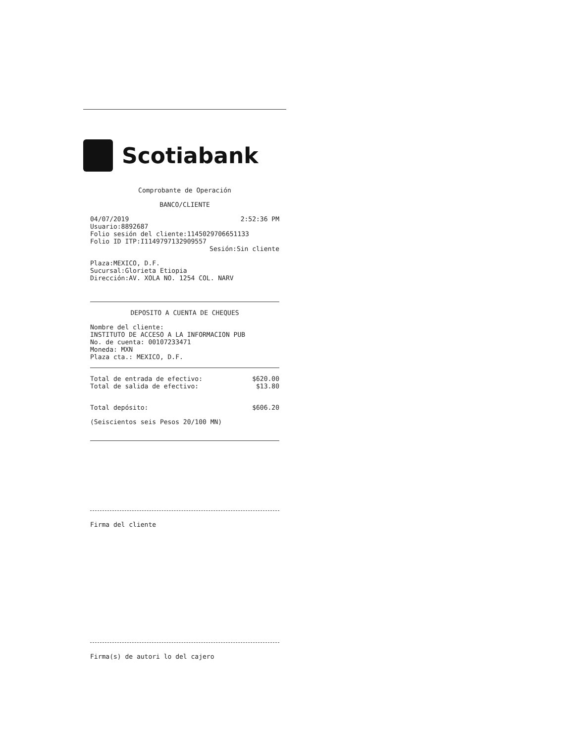Scotiabank
Comprobante de Operación
BANCO/CLIENTE
04/07/2019 2:52:36 PM
Usuario:8892687
Folio sesión del cliente:1145029706651133
Folio ID ITP:I1149797132909557
Sesión:Sin cliente
Plaza:MEXICO, D.F.
Sucursal:Glorieta Etiopia
Dirección:AV. XOLA NO. 1254 COL. NARV
DEPOSITO A CUENTA DE CHEQUES
Nombre del cliente:
INSTITUTO DE ACCESO A LA INFORMACION PUB
No. de cuenta: 00107233471
Moneda: MXN
Plaza cta.: MEXICO, D.F.
Total de entrada de efectivo: $620.00
Total de salida de efectivo: $13.80
Total depósito: $606.20
(Seiscientos seis Pesos 20/100 MN)
Firma del cliente
Firma(s) de autori lo del cajero